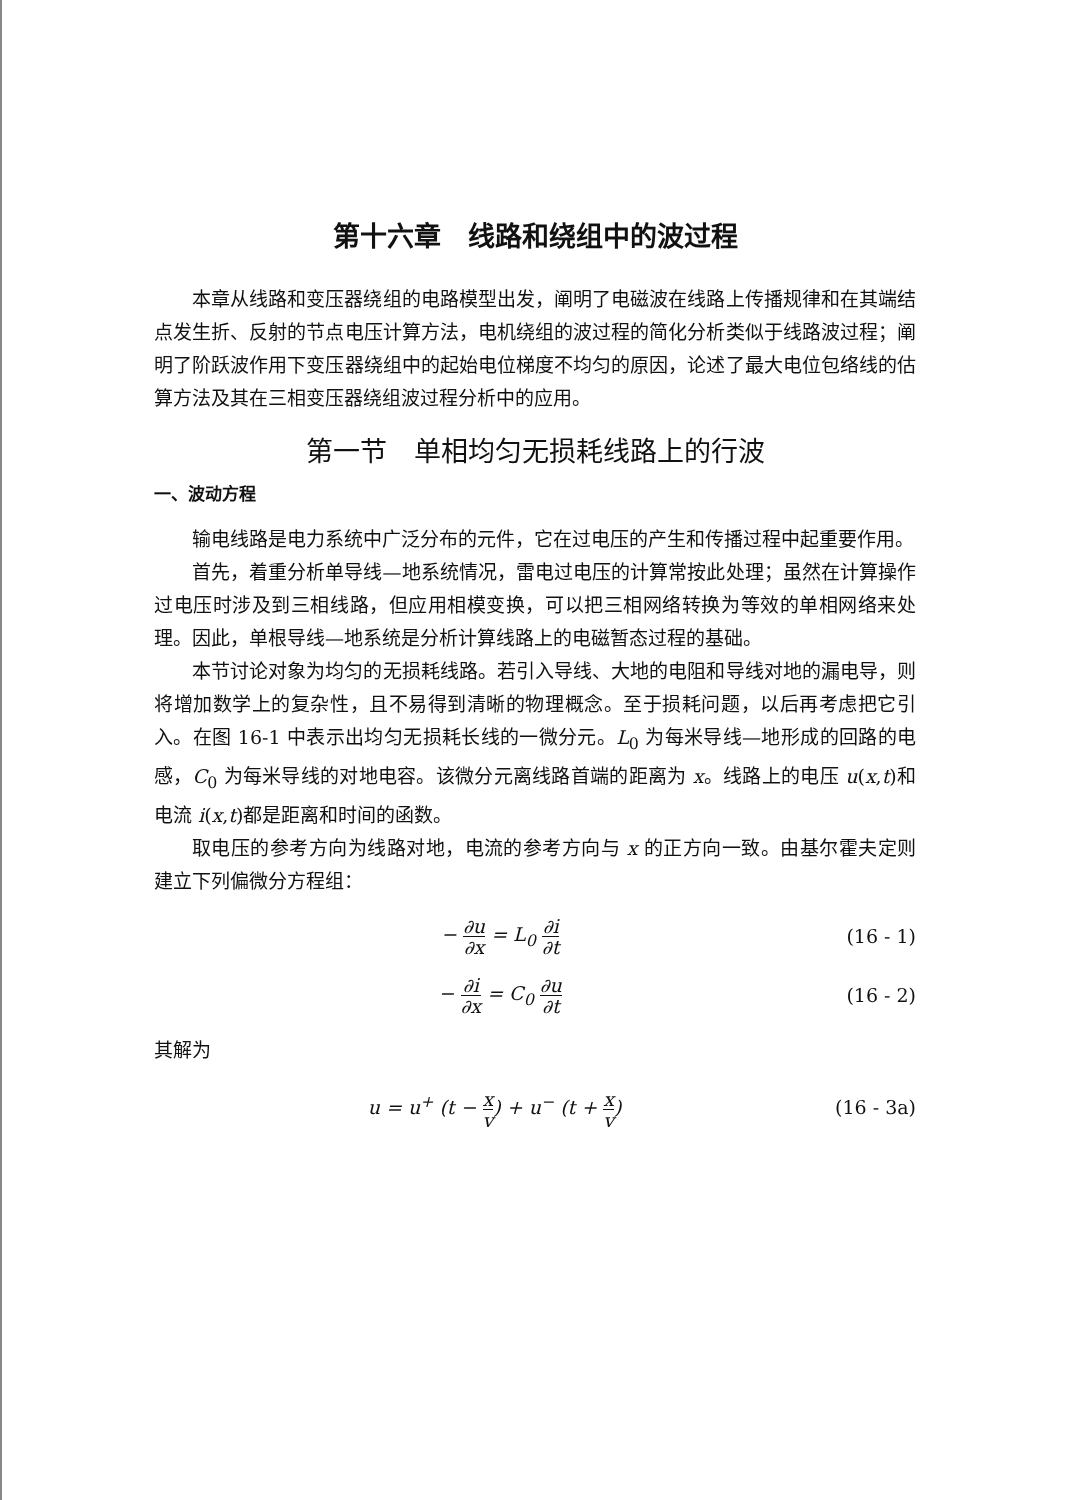第十六章　线路和绕组中的波过程
本章从线路和变压器绕组的电路模型出发，阐明了电磁波在线路上传播规律和在其端结点发生折、反射的节点电压计算方法，电机绕组的波过程的简化分析类似于线路波过程；阐明了阶跃波作用下变压器绕组中的起始电位梯度不均匀的原因，论述了最大电位包络线的估算方法及其在三相变压器绕组波过程分析中的应用。
第一节　单相均匀无损耗线路上的行波
一、波动方程
输电线路是电力系统中广泛分布的元件，它在过电压的产生和传播过程中起重要作用。
首先，着重分析单导线—地系统情况，雷电过电压的计算常按此处理；虽然在计算操作过电压时涉及到三相线路，但应用相模变换，可以把三相网络转换为等效的单相网络来处理。因此，单根导线—地系统是分析计算线路上的电磁暂态过程的基础。
本节讨论对象为均匀的无损耗线路。若引入导线、大地的电阻和导线对地的漏电导，则将增加数学上的复杂性，且不易得到清晰的物理概念。至于损耗问题，以后再考虑把它引入。在图 16-1 中表示出均匀无损耗长线的一微分元。L<sub>0</sub> 为每米导线—地形成的回路的电感，C<sub>0</sub> 为每米导线的对地电容。该微分元离线路首端的距离为 x。线路上的电压 u(x,t)和电流 i(x,t)都是距离和时间的函数。
取电压的参考方向为线路对地，电流的参考方向与 x 的正方向一致。由基尔霍夫定则建立下列偏微分方程组：
− ∂u ∂x = L<sub>0</sub> ∂i ∂t (16 - 1)
− ∂i ∂x = C<sub>0</sub> ∂u ∂t (16 - 2)
其解为
u = u<sup>+</sup> (t − x v) + u<sup>−</sup> (t + x v) (16 - 3a)